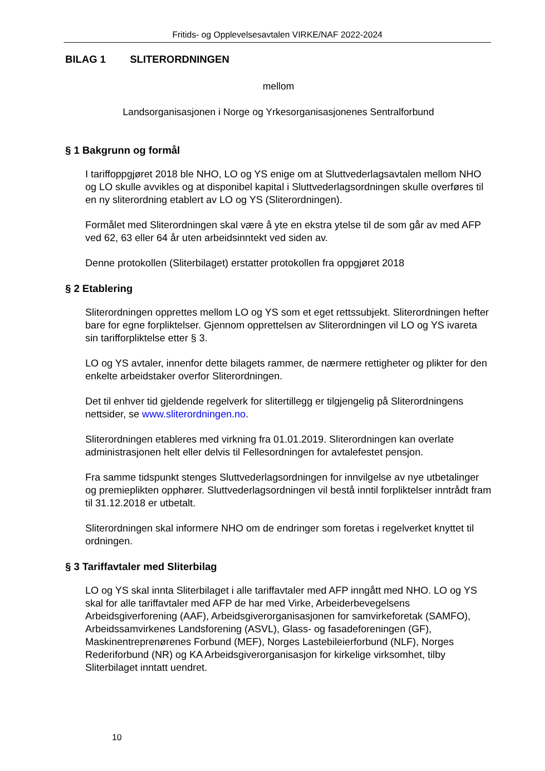Fritids- og Opplevelsesavtalen VIRKE/NAF 2022-2024
BILAG 1 SLITERORDNINGEN
mellom
Landsorganisasjonen i Norge og Yrkesorganisasjonenes Sentralforbund
§ 1 Bakgrunn og formål
I tariffoppgjøret 2018 ble NHO, LO og YS enige om at Sluttvederlagsavtalen mellom NHO og LO skulle avvikles og at disponibel kapital i Sluttvederlagsordningen skulle overføres til en ny sliterordning etablert av LO og YS (Sliterordningen).
Formålet med Sliterordningen skal være å yte en ekstra ytelse til de som går av med AFP ved 62, 63 eller 64 år uten arbeidsinntekt ved siden av.
Denne protokollen (Sliterbilaget) erstatter protokollen fra oppgjøret 2018
§ 2 Etablering
Sliterordningen opprettes mellom LO og YS som et eget rettssubjekt. Sliterordningen hefter bare for egne forpliktelser. Gjennom opprettelsen av Sliterordningen vil LO og YS ivareta sin tarifforpliktelse etter § 3.
LO og YS avtaler, innenfor dette bilagets rammer, de nærmere rettigheter og plikter for den enkelte arbeidstaker overfor Sliterordningen.
Det til enhver tid gjeldende regelverk for slitertillegg er tilgjengelig på Sliterordningens nettsider, se www.sliterordningen.no.
Sliterordningen etableres med virkning fra 01.01.2019. Sliterordningen kan overlate administrasjonen helt eller delvis til Fellesordningen for avtalefestet pensjon.
Fra samme tidspunkt stenges Sluttvederlagsordningen for innvilgelse av nye utbetalinger og premieplikten opphører. Sluttvederlagsordningen vil bestå inntil forpliktelser inntrådt fram til 31.12.2018 er utbetalt.
Sliterordningen skal informere NHO om de endringer som foretas i regelverket knyttet til ordningen.
§ 3 Tariffavtaler med Sliterbilag
LO og YS skal innta Sliterbilaget i alle tariffavtaler med AFP inngått med NHO. LO og YS skal for alle tariffavtaler med AFP de har med Virke, Arbeiderbevegelsens Arbeidsgiverforening (AAF), Arbeidsgiverorganisasjonen for samvirkeforetak (SAMFO), Arbeidssamvirkenes Landsforening (ASVL), Glass- og fasadeforeningen (GF), Maskinentreprenørenes Forbund (MEF), Norges Lastebileierforbund (NLF), Norges Rederiforbund (NR) og KA Arbeidsgiverorganisasjon for kirkelige virksomhet, tilby Sliterbilaget inntatt uendret.
10